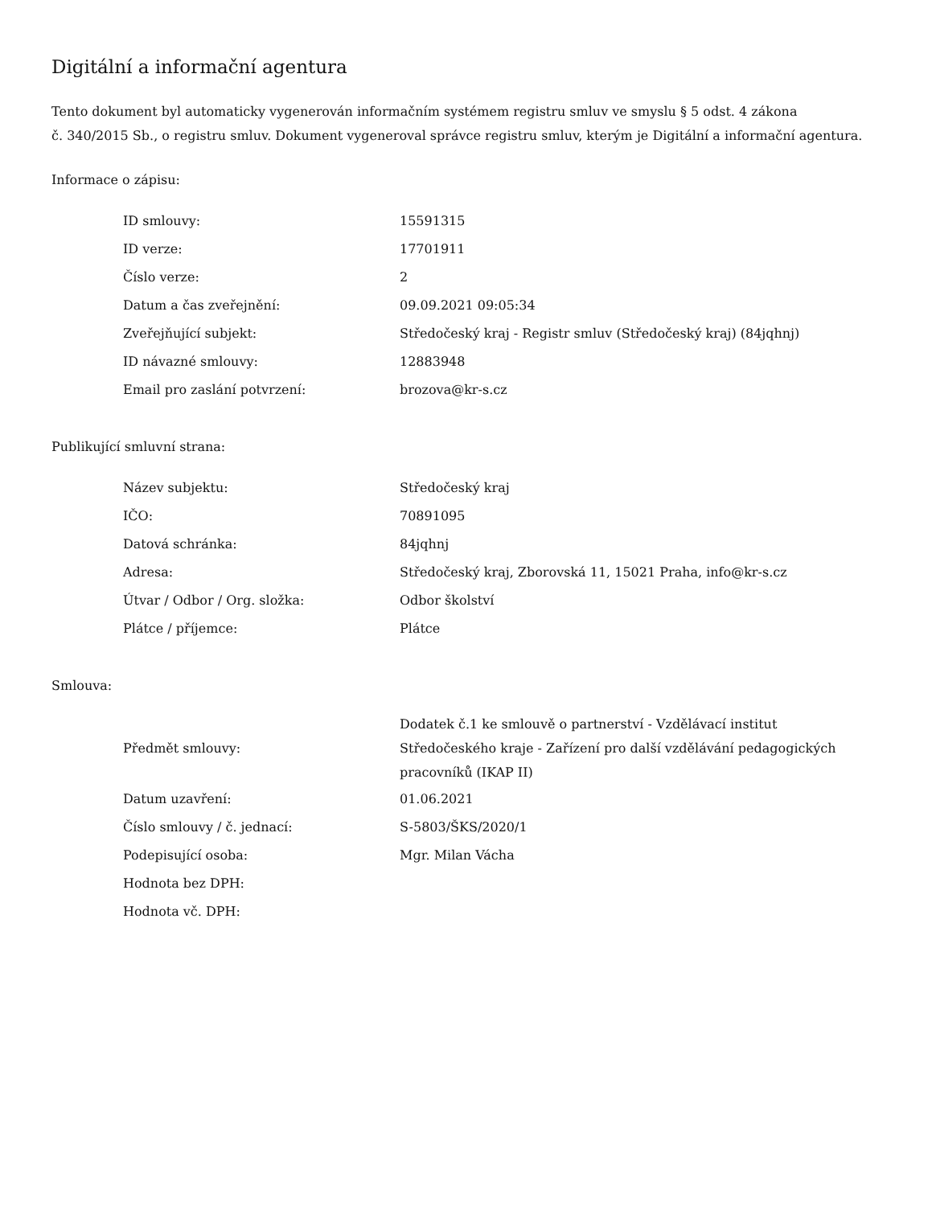Digitální a informační agentura
Tento dokument byl automaticky vygenerován informačním systémem registru smluv ve smyslu § 5 odst. 4 zákona
č. 340/2015 Sb., o registru smluv. Dokument vygeneroval správce registru smluv, kterým je Digitální a informační agentura.
Informace o zápisu:
| ID smlouvy: | 15591315 |
| ID verze: | 17701911 |
| Číslo verze: | 2 |
| Datum a čas zveřejnění: | 09.09.2021 09:05:34 |
| Zveřejňující subjekt: | Středočeský kraj - Registr smluv (Středočeský kraj) (84jqhnj) |
| ID návazné smlouvy: | 12883948 |
| Email pro zaslání potvrzení: | brozova@kr-s.cz |
Publikující smluvní strana:
| Název subjektu: | Středočeský kraj |
| IČO: | 70891095 |
| Datová schránka: | 84jqhnj |
| Adresa: | Středočeský kraj, Zborovská 11, 15021 Praha, info@kr-s.cz |
| Útvar / Odbor / Org. složka: | Odbor školství |
| Plátce / příjemce: | Plátce |
Smlouva:
| Předmět smlouvy: | Dodatek č.1 ke smlouvě o partnerství - Vzdělávací institut Středočeského kraje - Zařízení pro další vzdělávání pedagogických pracovníků (IKAP II) |
| Datum uzavření: | 01.06.2021 |
| Číslo smlouvy / č. jednací: | S-5803/ŠKS/2020/1 |
| Podepisující osoba: | Mgr. Milan Vácha |
| Hodnota bez DPH: | |
| Hodnota vč. DPH: | |